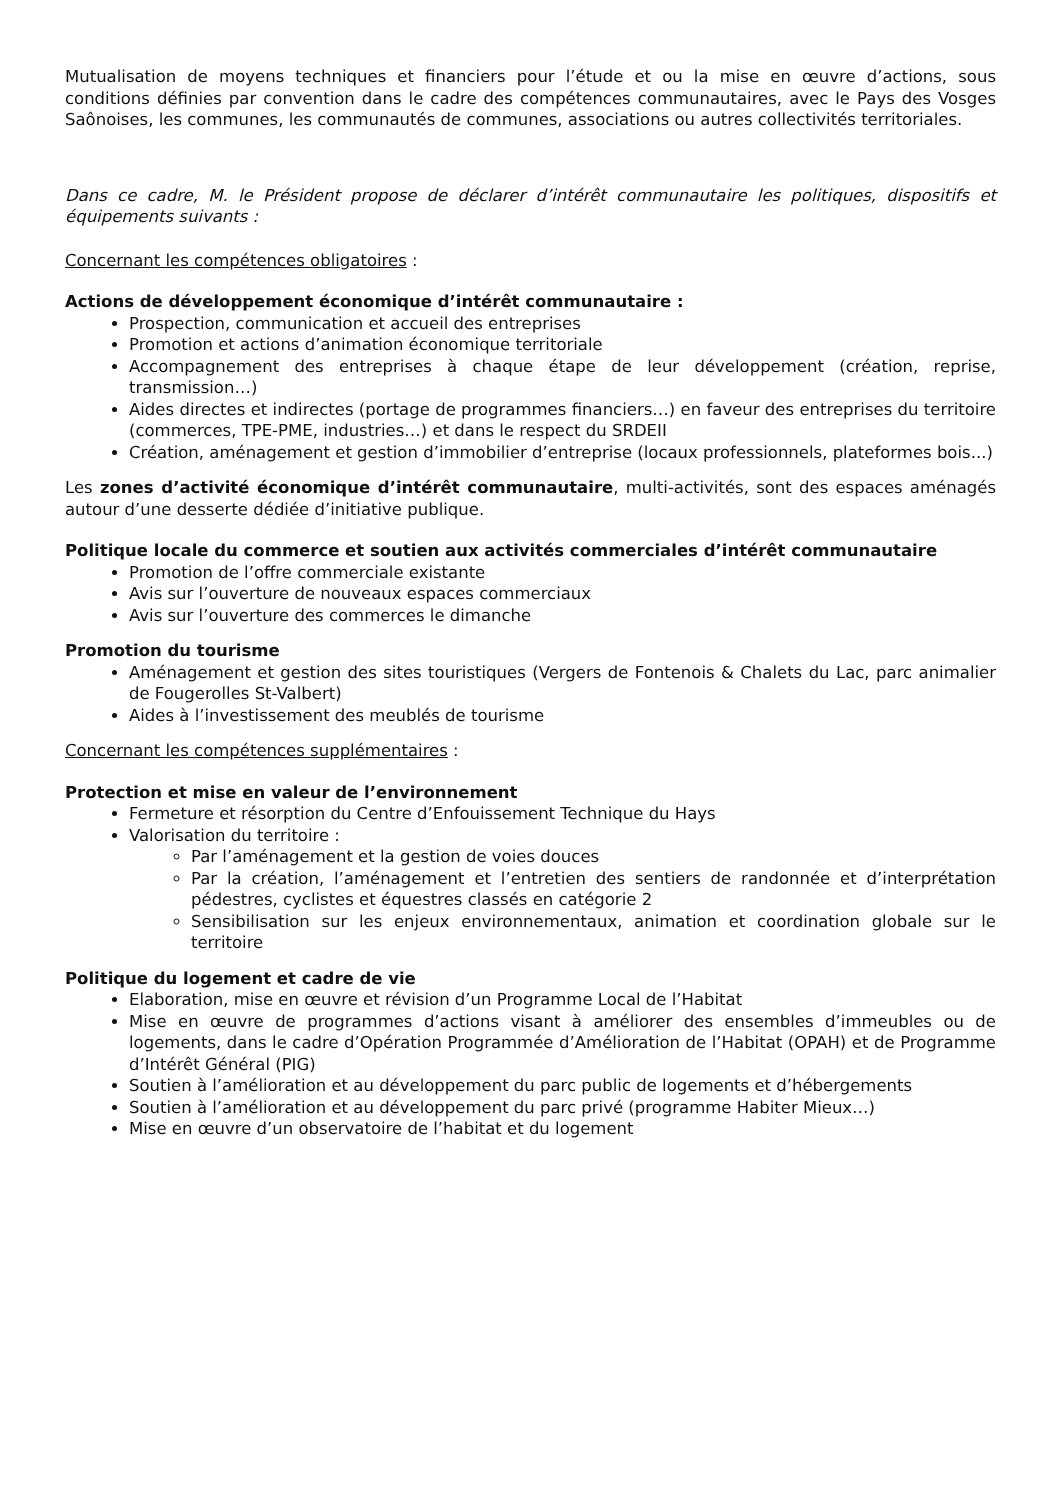Mutualisation de moyens techniques et financiers pour l’étude et ou la mise en œuvre d’actions, sous conditions définies par convention dans le cadre des compétences communautaires, avec le Pays des Vosges Saônoises, les communes, les communautés de communes, associations ou autres collectivités territoriales.
Dans ce cadre, M. le Président propose de déclarer d’intérêt communautaire les politiques, dispositifs et équipements suivants :
Concernant les compétences obligatoires :
Actions de développement économique d’intérêt communautaire :
Prospection, communication et accueil des entreprises
Promotion et actions d’animation économique territoriale
Accompagnement des entreprises à chaque étape de leur développement (création, reprise, transmission…)
Aides directes et indirectes (portage de programmes financiers…) en faveur des entreprises du territoire (commerces, TPE-PME, industries…) et dans le respect du SRDEII
Création, aménagement et gestion d’immobilier d’entreprise (locaux professionnels, plateformes bois...)
Les zones d’activité économique d’intérêt communautaire, multi-activités, sont des espaces aménagés autour d’une desserte dédiée d’initiative publique.
Politique locale du commerce et soutien aux activités commerciales d’intérêt communautaire
Promotion de l’offre commerciale existante
Avis sur l’ouverture de nouveaux espaces commerciaux
Avis sur l’ouverture des commerces le dimanche
Promotion du tourisme
Aménagement et gestion des sites touristiques (Vergers de Fontenois & Chalets du Lac, parc animalier de Fougerolles St-Valbert)
Aides à l’investissement des meublés de tourisme
Concernant les compétences supplémentaires :
Protection et mise en valeur de l’environnement
Fermeture et résorption du Centre d’Enfouissement Technique du Hays
Valorisation du territoire :
Par l’aménagement et la gestion de voies douces
Par la création, l’aménagement et l’entretien des sentiers de randonnée et d’interprétation pédestres, cyclistes et équestres classés en catégorie 2
Sensibilisation sur les enjeux environnementaux, animation et coordination globale sur le territoire
Politique du logement et cadre de vie
Elaboration, mise en œuvre et révision d’un Programme Local de l’Habitat
Mise en œuvre de programmes d’actions visant à améliorer des ensembles d’immeubles ou de logements, dans le cadre d’Opération Programmée d’Amélioration de l’Habitat (OPAH) et de Programme d’Intérêt Général (PIG)
Soutien à l’amélioration et au développement du parc public de logements et d’hébergements
Soutien à l’amélioration et au développement du parc privé (programme Habiter Mieux…)
Mise en œuvre d’un observatoire de l’habitat et du logement